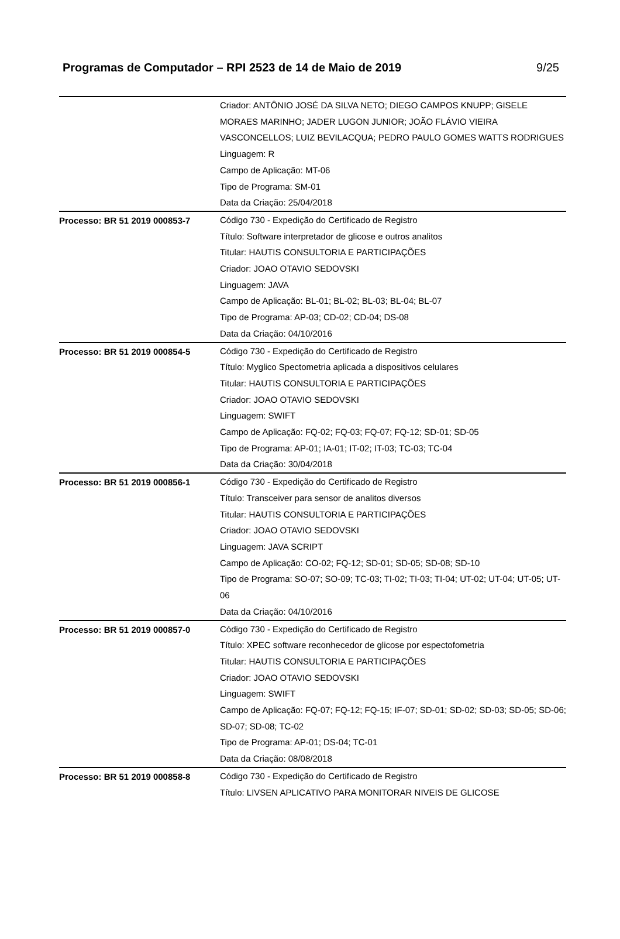Programas de Computador – RPI 2523 de 14 de Maio de 2019 9/25
| | Criador: ANTÔNIO JOSÉ DA SILVA NETO; DIEGO CAMPOS KNUPP; GISELE MORAES MARINHO; JADER LUGON JUNIOR; JOÃO FLÁVIO VIEIRA VASCONCELLOS; LUIZ BEVILACQUA; PEDRO PAULO GOMES WATTS RODRIGUES Linguagem: R Campo de Aplicação: MT-06 Tipo de Programa: SM-01 Data da Criação: 25/04/2018 |
| Processo: BR 51 2019 000853-7 | Código 730 - Expedição do Certificado de Registro Título: Software interpretador de glicose e outros analitos Titular: HAUTIS CONSULTORIA E PARTICIPAÇÕES Criador: JOAO OTAVIO SEDOVSKI Linguagem: JAVA Campo de Aplicação: BL-01; BL-02; BL-03; BL-04; BL-07 Tipo de Programa: AP-03; CD-02; CD-04; DS-08 Data da Criação: 04/10/2016 |
| Processo: BR 51 2019 000854-5 | Código 730 - Expedição do Certificado de Registro Título: Myglico Spectometria aplicada a dispositivos celulares Titular: HAUTIS CONSULTORIA E PARTICIPAÇÕES Criador: JOAO OTAVIO SEDOVSKI Linguagem: SWIFT Campo de Aplicação: FQ-02; FQ-03; FQ-07; FQ-12; SD-01; SD-05 Tipo de Programa: AP-01; IA-01; IT-02; IT-03; TC-03; TC-04 Data da Criação: 30/04/2018 |
| Processo: BR 51 2019 000856-1 | Código 730 - Expedição do Certificado de Registro Título: Transceiver para sensor de analitos diversos Titular: HAUTIS CONSULTORIA E PARTICIPAÇÕES Criador: JOAO OTAVIO SEDOVSKI Linguagem: JAVA SCRIPT Campo de Aplicação: CO-02; FQ-12; SD-01; SD-05; SD-08; SD-10 Tipo de Programa: SO-07; SO-09; TC-03; TI-02; TI-03; TI-04; UT-02; UT-04; UT-05; UT-06 Data da Criação: 04/10/2016 |
| Processo: BR 51 2019 000857-0 | Código 730 - Expedição do Certificado de Registro Título: XPEC software reconhecedor de glicose por espectofometria Titular: HAUTIS CONSULTORIA E PARTICIPAÇÕES Criador: JOAO OTAVIO SEDOVSKI Linguagem: SWIFT Campo de Aplicação: FQ-07; FQ-12; FQ-15; IF-07; SD-01; SD-02; SD-03; SD-05; SD-06; SD-07; SD-08; TC-02 Tipo de Programa: AP-01; DS-04; TC-01 Data da Criação: 08/08/2018 |
| Processo: BR 51 2019 000858-8 | Código 730 - Expedição do Certificado de Registro Título: LIVSEN APLICATIVO PARA MONITORAR NIVEIS DE GLICOSE |